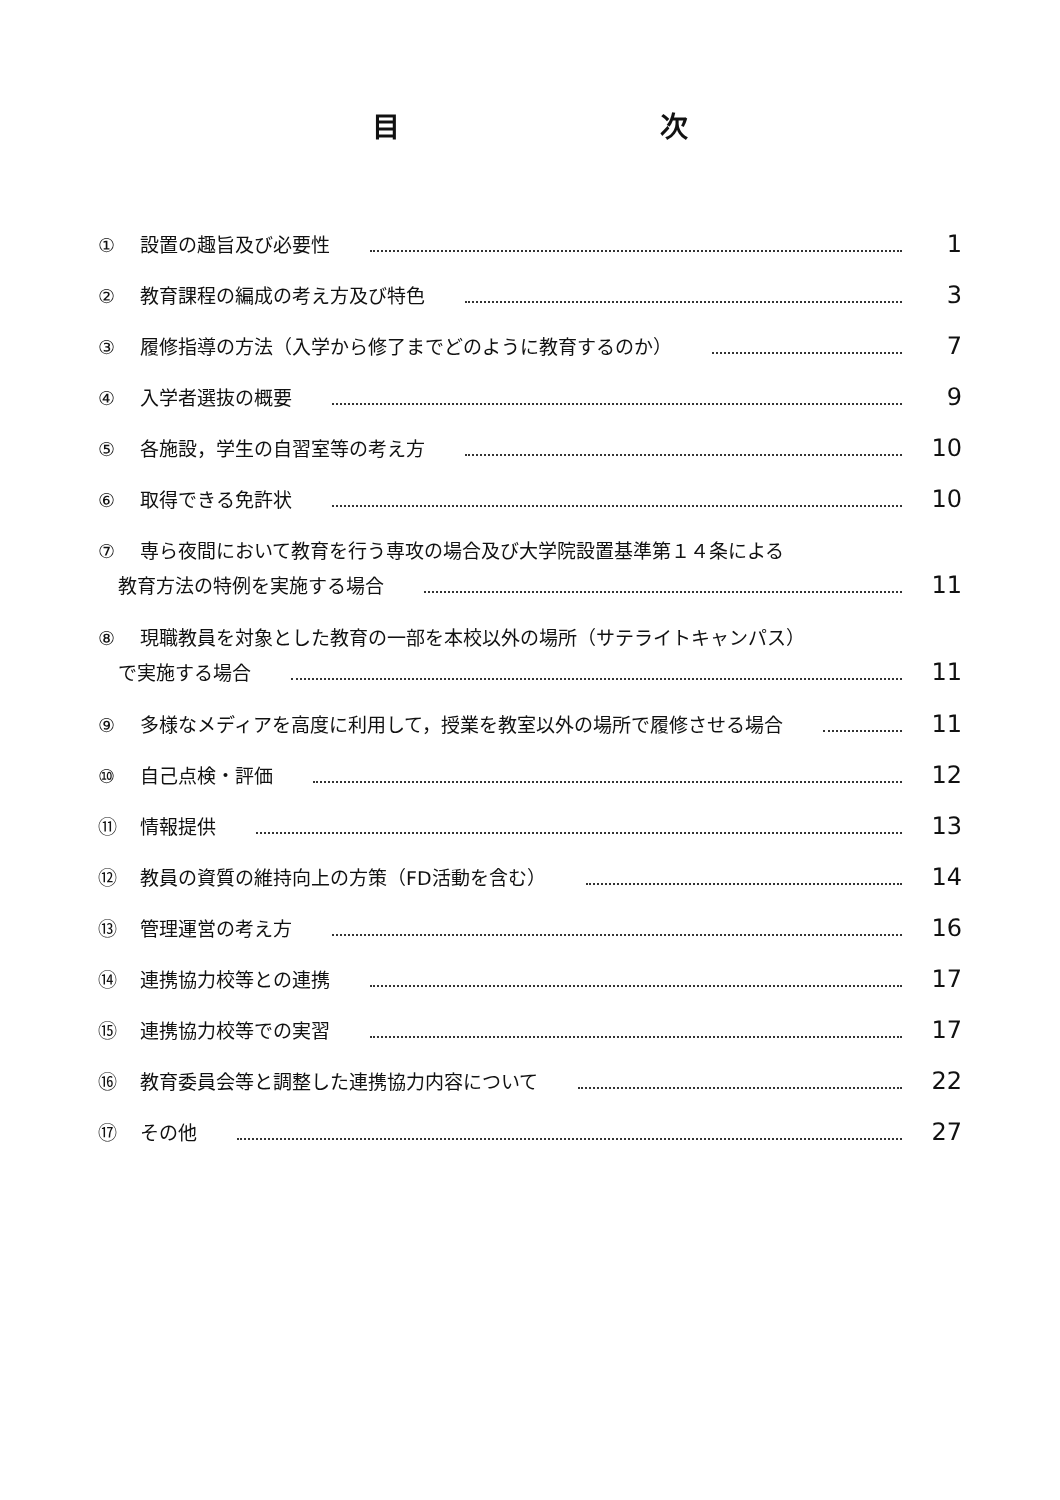目 次
① 設置の趣旨及び必要性 1
② 教育課程の編成の考え方及び特色 3
③ 履修指導の方法（入学から修了までどのように教育するのか） 7
④ 入学者選抜の概要 9
⑤ 各施設，学生の自習室等の考え方 10
⑥ 取得できる免許状 10
⑦ 専ら夜間において教育を行う専攻の場合及び大学院設置基準第１４条による
教育方法の特例を実施する場合 11
⑧ 現職教員を対象とした教育の一部を本校以外の場所（サテライトキャンパス）
で実施する場合 11
⑨ 多様なメディアを高度に利用して，授業を教室以外の場所で履修させる場合 11
⑩ 自己点検・評価 12
⑪ 情報提供 13
⑫ 教員の資質の維持向上の方策（FD活動を含む） 14
⑬ 管理運営の考え方 16
⑭ 連携協力校等との連携 17
⑮ 連携協力校等での実習 17
⑯ 教育委員会等と調整した連携協力内容について 22
⑰ その他 27